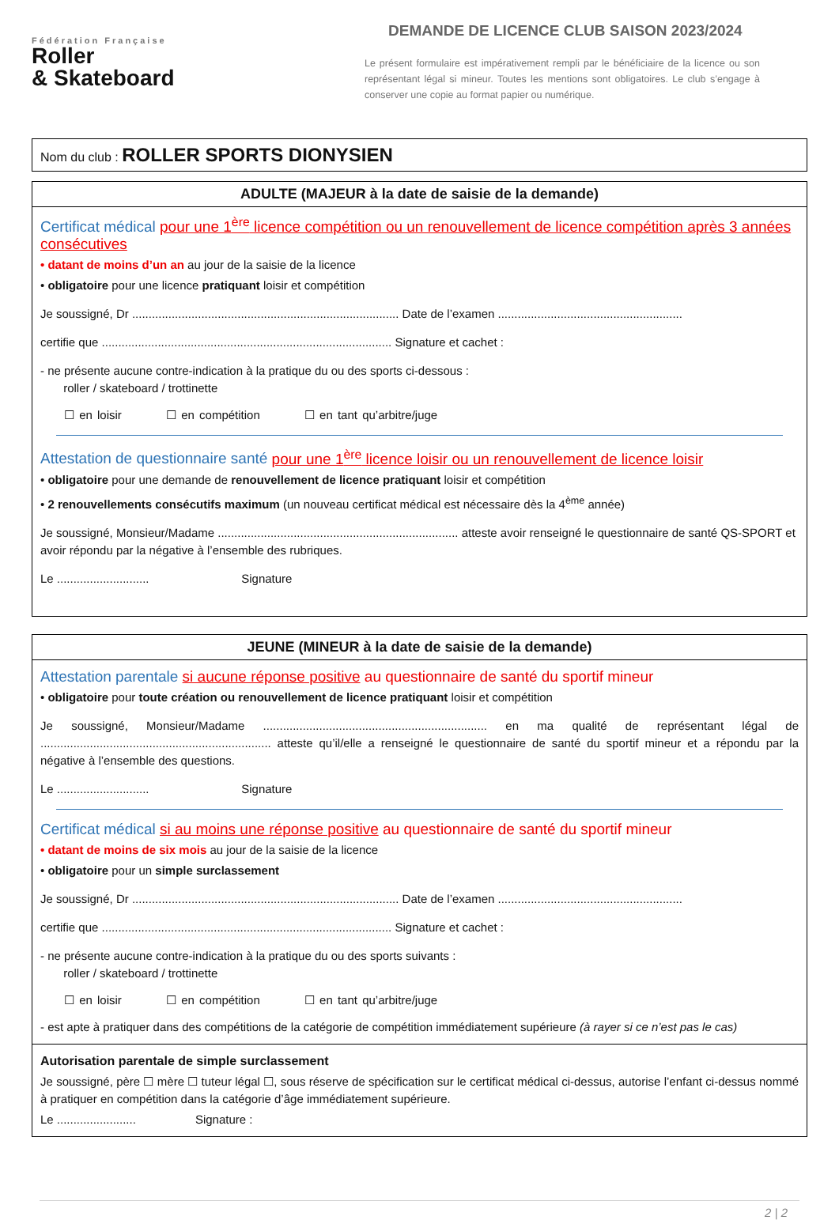Fédération Française
Roller
& Skateboard
DEMANDE DE LICENCE CLUB SAISON 2023/2024
Le présent formulaire est impérativement rempli par le bénéficiaire de la licence ou son représentant légal si mineur. Toutes les mentions sont obligatoires. Le club s’engage à conserver une copie au format papier ou numérique.
Nom du club : ROLLER SPORTS DIONYSIEN
ADULTE (MAJEUR à la date de saisie de la demande)
Certificat médical pour une 1<sup>ère</sup> licence compétition ou un renouvellement de licence compétition après 3 années consécutives
• datant de moins d’un an au jour de la saisie de la licence
• obligatoire pour une licence pratiquant loisir et compétition
Je soussigné, Dr ................................................................................. Date de l’examen ........................................................
certifie que ........................................................................................ Signature et cachet :
- ne présente aucune contre-indication à la pratique du ou des sports ci-dessous :
roller / skateboard / trottinette
☐ en loisir ☐ en compétition ☐ en tant qu’arbitre/juge
Attestation de questionnaire santé pour une 1<sup>ère</sup> licence loisir ou un renouvellement de licence loisir
• obligatoire pour une demande de renouvellement de licence pratiquant loisir et compétition
• 2 renouvellements consécutifs maximum (un nouveau certificat médical est nécessaire dès la 4<sup>ème</sup> année)
Je soussigné, Monsieur/Madame ......................................................................... atteste avoir renseigné le questionnaire de santé QS-SPORT et avoir répondu par la négative à l’ensemble des rubriques.
Le ............................ Signature
JEUNE (MINEUR à la date de saisie de la demande)
Attestation parentale si aucune réponse positive au questionnaire de santé du sportif mineur
• obligatoire pour toute création ou renouvellement de licence pratiquant loisir et compétition
Je soussigné, Monsieur/Madame .................................................................... en ma qualité de représentant légal de ...................................................................... atteste qu’il/elle a renseigné le questionnaire de santé du sportif mineur et a répondu par la négative à l’ensemble des questions.
Le ............................ Signature
Certificat médical si au moins une réponse positive au questionnaire de santé du sportif mineur
• datant de moins de six mois au jour de la saisie de la licence
• obligatoire pour un simple surclassement
Je soussigné, Dr ................................................................................. Date de l’examen ........................................................
certifie que ........................................................................................ Signature et cachet :
- ne présente aucune contre-indication à la pratique du ou des sports suivants :
roller / skateboard / trottinette
☐ en loisir ☐ en compétition ☐ en tant qu’arbitre/juge
- est apte à pratiquer dans des compétitions de la catégorie de compétition immédiatement supérieure (à rayer si ce n’est pas le cas)
Autorisation parentale de simple surclassement
Je soussigné, père ☐ mère ☐ tuteur légal ☐, sous réserve de spécification sur le certificat médical ci-dessus, autorise l’enfant ci-dessus nommé à pratiquer en compétition dans la catégorie d’âge immédiatement supérieure.
Le ........................ Signature :
2 | 2